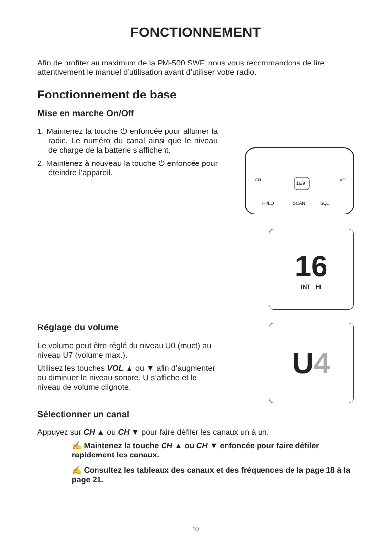FONCTIONNEMENT
Afin de profiter au maximum de la PM-500 SWF, nous vous recommandons de lire attentivement le manuel d’utilisation avant d’utiliser votre radio.
Fonctionnement de base
Mise en marche On/Off
1. Maintenez la touche ⏻ enfoncée pour allumer la radio. Le numéro du canal ainsi que le niveau de charge de la batterie s’affichent.
2. Maintenez à nouveau la touche ⏻ enfoncée pour éteindre l’appareil.
CH
VO
16/9
HI/LO
SCAN
SQL
16
INT HI
Réglage du volume
Le volume peut être réglé du niveau U0 (muet) au niveau U7 (volume max.).
Utilisez les touches VOL ▲ ou ▼ afin d’augmenter ou diminuer le niveau sonore. U s’affiche et le niveau de volume clignote.
U 4
Sélectionner un canal
Appuyez sur CH ▲ ou CH ▼ pour faire défiler les canaux un à un.
✍ Maintenez la touche CH ▲ ou CH ▼ enfoncée pour faire défiler rapidement les canaux.
✍ Consultez les tableaux des canaux et des fréquences de la page 18 à la page 21.
10